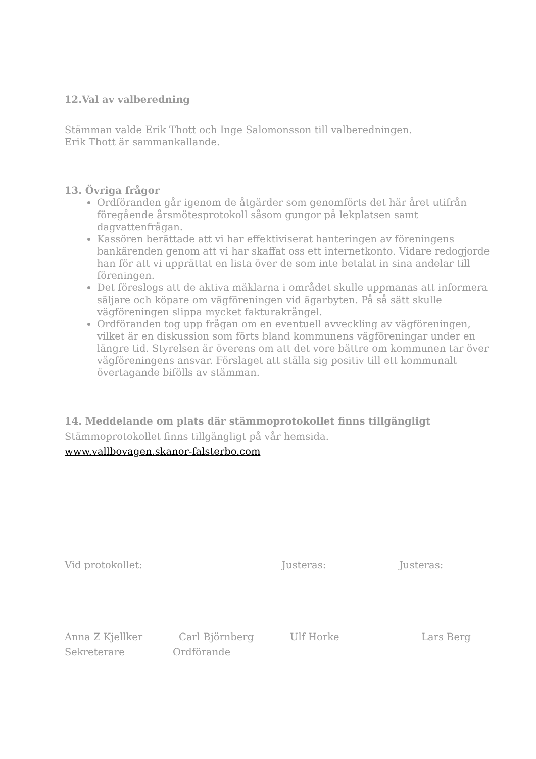12.Val av valberedning
Stämman valde Erik Thott och Inge Salomonsson till valberedningen.
Erik Thott är sammankallande.
13. Övriga frågor
Ordföranden går igenom de åtgärder som genomförts det här året utifrån föregående årsmötesprotokoll såsom gungor på lekplatsen samt dagvattenfrågan.
Kassören berättade att vi har effektiviserat hanteringen av föreningens bankärenden genom att vi har skaffat oss ett internetkonto. Vidare redogjorde han för att vi upprättat en lista över de som inte betalat in sina andelar till föreningen.
Det föreslogs att de aktiva mäklarna i området skulle uppmanas att informera säljare och köpare om vägföreningen vid ägarbyten. På så sätt skulle vägföreningen slippa mycket fakturakrångel.
Ordföranden tog upp frågan om en eventuell avveckling av vägföreningen, vilket är en diskussion som förts bland kommunens vägföreningar under en längre tid. Styrelsen är överens om att det vore bättre om kommunen tar över vägföreningens ansvar. Förslaget att ställa sig positiv till ett kommunalt övertagande bifölls av stämman.
14. Meddelande om plats där stämmoprotokollet finns tillgängligt
Stämmoprotokollet finns tillgängligt på vår hemsida.
www.vallbovagen.skanor-falsterbo.com
Vid protokollet: Justeras: Justeras:
Anna Z Kjellker Carl Björnberg Ulf Horke Lars Berg
Sekreterare Ordförande